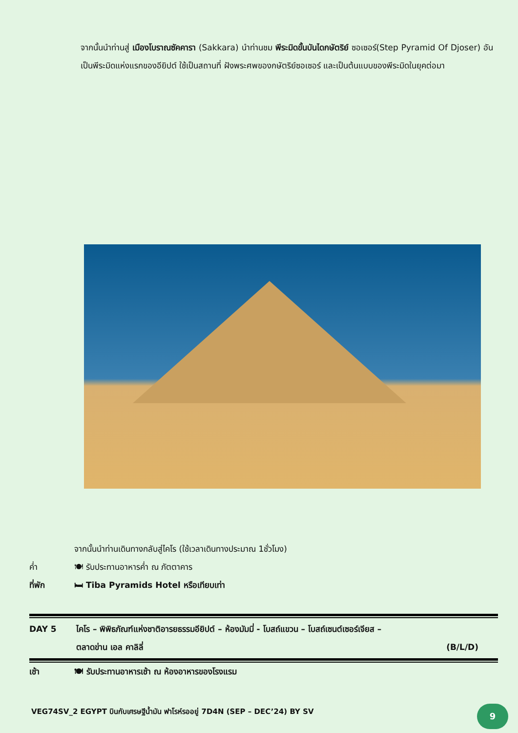จากนั้นนำท่านสู่ เมืองโบราณซัคคารา (Sakkara) นำท่านชม พีระมิดขั้นบันไดกษัตริย์ ซอเซอร์(Step Pyramid Of Djoser) อันเป็นพีระมิดแห่งแรกของอียิปต์ ใช้เป็นสถานที่ ฝังพระศพของกษัตริย์ซอเซอร์ และเป็นต้นแบบของพีระมิดในยุคต่อมา
จากนั้นนำท่านเดินทางกลับสู่ไคโร (ใช้เวลาเดินทางประมาณ 1ชั่วโมง)
ค่ำ 🍽 รับประทานอาหารค่ำ ณ ภัตตาคาร
ที่พัก 🛏 Tiba Pyramids Hotel หรือเทียบเท่า
DAY 5 ไคโร – พิพิธภัณฑ์แห่งชาติอารยธรรมอียิปต์ – ห้องมัมมี่ - โบสถ์แขวน – โบสถ์เซนต์เซอร์เจียส –
ตลาดข่าน เอล คาลิลี่ (B/L/D)
เช้า 🍽 รับประทานอาหารเช้า ณ ห้องอาหารของโรงแรม
VEG74SV_2 EGYPT บินกับเศรษฐีน้ำมัน ฟาโรห์รออยู่ 7D4N (SEP – DEC’24) BY SV
9